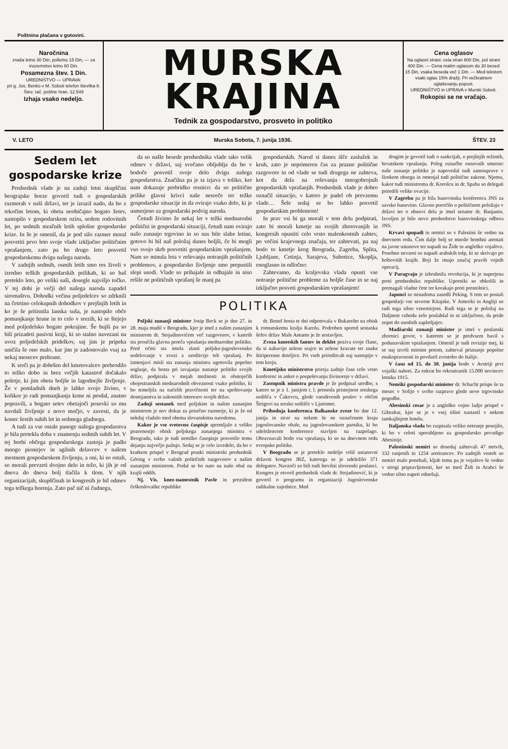Poštnina plačana v gotovini.
Naročnina
znaša letno 30 Din, polletno 15 Din, — za inozemstvo letno 60 Din.
Posamezna štev. 1 Din.
UREDNIŠTVO — UPRAVA:
pri g. Jos. Benko v M. Soboti telefon številka 8.
Štev. rač. poštne hran. 12.549
Izhaja vsako nedeljo.
MURSKA
KRAJINA
Tednik za gospodarstvo, prosveto in politiko
Cena oglasov
Na oglasni strani: cela stran 800 Din, pol strani 400 Din. — Cena malim oglasom do 30 besed 15 Din, vsaka beseda več 1 Din. — Med tekstom vsaki oglas 15% dražji. Pri večkratnem oglaševanju popust.
UREDNIŠTVO in UPRAVA v Murski Soboti.
Rokopisi se ne vračajo.
V. LETO Murska Sobota, 7. junija 1936. ŠTEV. 23
Sedem let gospodarske krize
Predsednik vlade je na zadnji letni skupščini beograjske borze govoril tudi o gospodarskih razmerah v naši državi, ter je izrazil nado, da bo z tekočim letom, ki obeta neobičajno bogato žetev, nastopilo v gospodarskem oziru, sedem rodovitnih let, po sedmih mračnih letih splošne gospodarske krize. In še je omenil, da je pod silo razmer moral posvetiti prvo leto svoje vlade izključno političnim vprašanjem, zato pa bo drugo leto posvetil gospodarskemu dvigu našega naroda.
V zadnjih sedmih, osmih letih smo res živeli v izredno težkih gospodarskih prilikah, ki so baš preteklo leto, po veliki suši, dosegle najvišjo točko. V tej dobi je večji del našega naroda zapadel siromaštvu. Dohodki večina poljedelcev so zdrknili na četrtino celokupnih dohodkov v prejšnjih letih in ko je še pritisnila lanska suša, je nastopilo obče pomanjkanje hrane in to celo v srezih, ki se štejejo med poljedelsko bogate pokrajine. Še hujši pa so bili prizadeti pasivni kraji, ki so stalno navezani na uvoz poljedelskih pridelkov, saj jim je pripeka uničila še ono malo, kar jim je zadostovalo vsaj za nekaj mesecev prehrane.
K sreči pa je dobršen del kmetovalcev prebrodilo to težko dobo in brez večjih katastrof dočakalo poletje, ki jim obeta boljše in lagodnejše življenje. Že v pomladnih dneh je lahko svojo živino, v kolikor jo radi pomanjkanja krme ni prodal, znatno popravili, a bogato setev obetajoči posevki so mu navdali življenje z novo močjo, v zavesti, da je konec šestih suhih let in sedmega gladnega.
A tudi za vse ostale panoge našega gospodarstva je bila pretekla doba v znamenju sedmih suhih let. V tej borbi občega gospodarskega zastoja je padlo mnogo pionirjev in agilnih delavcev v našem mestnem gospodarskem življenju, a oni, ki so ostali, so morali prevzeti dvojno delo in težo, ki jih je od dneva do dneva bolj tlačila k tlom. V njih organizacijah, skupščinah in kongresih je bil odmev tega težkega borenja. Zato pač nič ni čudnega,
da so našle besede predsednika vlade tako velik odmev v državi, saj svečano obljublja da bo v bodoče posvetil svoje delo dvigu našega gospodarstva. Značilna pa je ta izjava v toliko, ker nam dokazuje prebridko resnico: da so politične prilike glavni krivci naše nesreče ter težke gospodarske situacije in da ovirajo vsako delo, ki je usmerjeno za gospodarski podvig naroda.
Četudi živimo že nekaj let v težki mednarodni politični in gospodarski situaciji, četudi nam ovirajo našo zunanjo trgovino in so nas bile slabe letine, gotovo bi bil naš položaj danes boljši, če bi mogli vso svojo skrb posvetiti gospodarskim vprašanjem. Nam so minula leta v reševanju notranjih političnih problemov, a gospodarsko življenje smo prepustili slepi usodi. Vlade so prihajale in odhajale in niso rešile ne političnih vprašanj še manj pa
gospodarskih. Narod si danes išče zaslužek in kruh, zato je neprimeren čas za prazne politične razgovore in od vlade se tudi drugega ne zahteva, kot da dela na reševanju mnogobrojnih gospodarskih vprašanjih. Predsednik vlade je dobro označil situacijo, v katero je padel ob prevzemu vlade… Šele sedaj se bo lahko posvetil gospodarskim problemom!
In prav vsi bi ga morali v tem delu podpirati, zato bi morali kmetje na svojih zborovanjih in kongresih opustiti celo vrsto malenkostnih zahtev, po večini krajevnega značaja, ter zahtevati, pa naj bodo to kmetje krog Beograda, Zagreba, Splita, Ljubljane, Cetinja, Sarajeva, Subotice, Skoplja, enoglasno in odločno:
Zahtevamo, da kraljevska vlada opusti vse notranje politične probleme za boljše čase in se naj izključno posveti gospodarskim vprašanjem!
POLITIKA
Poljski zunanji minister Josip Beck se je dne 27. in 28. maja mudil v Beogradu, kjer je imel z našim zunanjim ministrom dr. Stojadinovićem več razgovorov, v katerih sta proučila glavna pereča vprašanja mednarodne politike. Pred očmi sta imela zlasti poljsko-jugoslovensko sodelovanje v zvezi z ureditvijo teh vprašanj. Po izmenjavi misli sta zunanja ministra ugotovila popolno soglasje, da bosta pri izvajanju zunanje politike svojih držav, podpirala v mejah možnosti in obstoječih obojestranskih mednarodnih obveznosti vsako politiko, ki bo temeljila na načelih pravičnosti ter na spoštovanju dostojanstva in zakonitih interesov svojih držav.
Zadnji sestanek med poljskim in našim zunanjim ministrom je nov dokaz za prisrčno razmerje, ki je že od nekdaj vladalo med obema slovanskima narodoma.
Kakor je vse svetovno časpisje spremljalo z veliko pozornostjo obisk poljskega zunanjega ministra v Beogradu, tako je tudi nemško časopisje posvetilo temu dejanju največjo pažnjo. Sedaj se je celo izvedelo, da bo v kratkem prispel v Beograd pruski ministrski predsednik Göring v svrho važnih političnih razgovorov z našim zunanjim ministrom. Podal se bo nato na našo obal na krajši oddih.
Nj. Vis. knez-namestnik Pavle in prezident češkoslovaške republike
dr. Beneš bosta te dni odpotovala v Bukarešto na obisk k romunskemu kralju Karolu. Podroben spored sestanka šefov držav Male Antante je že sestavljen.
Zveza kmetskih fantov in deklet poziva svoje člane, da si nabavijo zelene srajce in zelene kravate ter znake štiriperesne deteljice. Pri vseh prireditvah naj nastopijo v tem kroju.
Kmetijsko ministrstvo prireja zadnje čase celo vrsto konferenc in anket o pospeševanju živinoreje v državi.
Zastopnik ministra pravde je že podpisal uredbo, s katero se je z 1. junijem t. l. prenesla pristojnost sreskega sodišča v Čakovcu, glede varuštvenih poslov v občini Štrigovi na sresko sodišče v Ljutomer.
Prihodnja konferenca Balkanske zveze bo dne 12. junija in sicer na nekem še ne označenem kraju jugoslovanske obale, na jugoslovanskem parniku, ki bo udeležencem konference stavljen na razpolago. Obravnavali bodo vsa vprašanja, ki so na dnevnem redu evropske politike.
V Beogradu se je preteklo nedeljo vršil ustanovni državni kongres JRZ, katerega se je udeležilo 371 delegatov. Navzoči so bili tudi številni slovenski poslanci. Kongres je otvoril predsednik vlade dr. Stojadinović, ki je govoril o programu in organizaciji Jugoslovenske radikalne zajednice. Med
drugim je govoril tudi o sankcijah, o prejšnjih režimih, hrvatskem vprašanju. Poleg označbe osnovnih smernic naše zunanje politike je napovedal tudi samouprave v širokem obsegu in omenjal tudi politične zakone. Njemu, kakor tudi ministroma dr. Korošcu in dr. Spahu so delegati priredili velike ovacije.
V Zagrebu pa je bila banovinska konferenca JNS za savsko banovino. Glavno poročilo o političnem položaju v državi ter o obnovi dela je imel senator dr. Banjanin. Izvoljen je bilo novo predsedstvo banovinskega odbora JNS.
Krvavi spopadi in nemiri so v Palestini še vedno na dnevnem redu. Čim dalje bolj se množe bombni atentati na javne ustanove ter napadi na Žide in angleško vojaštvo. Posebno nevarni so napadi arabskih tolp, ki se skrivajo po hribovitih krajih. Boji že imajo značaj pravih vojnih operacij.
V Paragvaju je izbruhnila revolucija, ki je naperjena proti predsedniku republike. Uporniki so obkolili in premagali vladne čete ter korakajo proti prestolnici.
Japonci so nenadoma zasedli Peking. S tem so postali gospodarji vse severne Kitajske. V Ameriki in Angliji so radi tega silno vznemirjeni. Radi tega se je položaj na Daljnem vzhodu zelo poslabšal in ni izključeno, da pride zopet do usodnih zapletljajev.
Madžarski zunanji minister je imel v poslanski zbornici govor, v katerem se je predvsem bavil s podunavskim vprašanjem. Omenil je tudi revizijo mej, ki se naj izvrši mirnim potom, zahteval priznanje popolne enakopravnosti in povdaril zvestobo do Italije.
V času od 15. do 30. junija bodo v Avstriji prvi vojaški nabori. Za enkrat bo rekrutiranih 15.000 novincev letnika 1915.
Nemški gospodarski minister dr. Schacht prispe še ta mesec v Sofijo v svrho razprave glede nove trgovinske pogodbe.
Abesinski cesar je z angleško vojno ladjo prispel v Gibraltar, kjer se je v vsej tišini nastanil v nekem tamkajšnjem hotelu.
Italjanska vlada bo razpisala veliko notranje posojilo, ki bo v celoti uporabljeno za gospodarsko povzdigo Abesinije.
Palestinski nemiri so dosedaj zahtevali 47 mrtvih, 332 ranjenih in 1254 aretirancev. Po zadnjih vesteh so nemiri malo ponehali, kljub temu pa je vojaštvo še vedno v strogi pripravljenosti, ker so med Židi in Arabci še vedno silno napeti odnošaji.